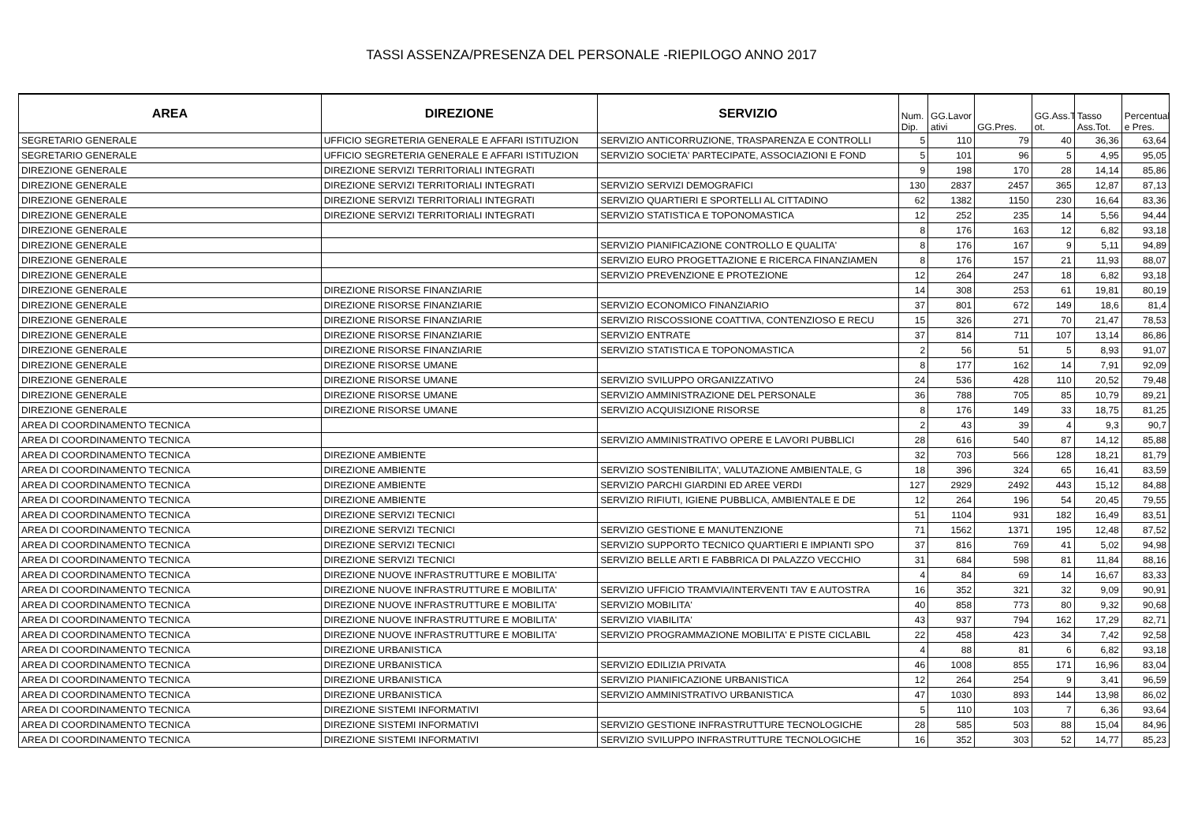TASSI ASSENZA/PRESENZA DEL PERSONALE -RIEPILOGO ANNO 2017
| AREA | DIREZIONE | SERVIZIO | Num. Dip. | GG.Lavor ativi | GG.Pres. | GG.Ass.T ot. | Tasso Ass.Tot. | Percentual e Pres. |
| --- | --- | --- | --- | --- | --- | --- | --- | --- |
| SEGRETARIO GENERALE | UFFICIO SEGRETERIA GENERALE E AFFARI ISTITUZION | SERVIZIO ANTICORRUZIONE, TRASPARENZA E CONTROLLI | 5 | 110 | 79 | 40 | 36,36 | 63,64 |
| SEGRETARIO GENERALE | UFFICIO SEGRETERIA GENERALE E AFFARI ISTITUZION | SERVIZIO SOCIETA' PARTECIPATE, ASSOCIAZIONI E FOND | 5 | 101 | 96 | 5 | 4,95 | 95,05 |
| DIREZIONE GENERALE | DIREZIONE SERVIZI TERRITORIALI INTEGRATI | | 9 | 198 | 170 | 28 | 14,14 | 85,86 |
| DIREZIONE GENERALE | DIREZIONE SERVIZI TERRITORIALI INTEGRATI | SERVIZIO SERVIZI DEMOGRAFICI | 130 | 2837 | 2457 | 365 | 12,87 | 87,13 |
| DIREZIONE GENERALE | DIREZIONE SERVIZI TERRITORIALI INTEGRATI | SERVIZIO QUARTIERI E SPORTELLI AL CITTADINO | 62 | 1382 | 1150 | 230 | 16,64 | 83,36 |
| DIREZIONE GENERALE | DIREZIONE SERVIZI TERRITORIALI INTEGRATI | SERVIZIO STATISTICA E TOPONOMASTICA | 12 | 252 | 235 | 14 | 5,56 | 94,44 |
| DIREZIONE GENERALE | | | 8 | 176 | 163 | 12 | 6,82 | 93,18 |
| DIREZIONE GENERALE | | SERVIZIO PIANIFICAZIONE CONTROLLO E QUALITA' | 8 | 176 | 167 | 9 | 5,11 | 94,89 |
| DIREZIONE GENERALE | | SERVIZIO EURO PROGETTAZIONE E RICERCA FINANZIAMEN | 8 | 176 | 157 | 21 | 11,93 | 88,07 |
| DIREZIONE GENERALE | | SERVIZIO PREVENZIONE E PROTEZIONE | 12 | 264 | 247 | 18 | 6,82 | 93,18 |
| DIREZIONE GENERALE | DIREZIONE RISORSE FINANZIARIE | | 14 | 308 | 253 | 61 | 19,81 | 80,19 |
| DIREZIONE GENERALE | DIREZIONE RISORSE FINANZIARIE | SERVIZIO ECONOMICO FINANZIARIO | 37 | 801 | 672 | 149 | 18,6 | 81,4 |
| DIREZIONE GENERALE | DIREZIONE RISORSE FINANZIARIE | SERVIZIO RISCOSSIONE COATTIVA, CONTENZIOSO E RECU | 15 | 326 | 271 | 70 | 21,47 | 78,53 |
| DIREZIONE GENERALE | DIREZIONE RISORSE FINANZIARIE | SERVIZIO ENTRATE | 37 | 814 | 711 | 107 | 13,14 | 86,86 |
| DIREZIONE GENERALE | DIREZIONE RISORSE FINANZIARIE | SERVIZIO STATISTICA E TOPONOMASTICA | 2 | 56 | 51 | 5 | 8,93 | 91,07 |
| DIREZIONE GENERALE | DIREZIONE RISORSE UMANE | | 8 | 177 | 162 | 14 | 7,91 | 92,09 |
| DIREZIONE GENERALE | DIREZIONE RISORSE UMANE | SERVIZIO SVILUPPO ORGANIZZATIVO | 24 | 536 | 428 | 110 | 20,52 | 79,48 |
| DIREZIONE GENERALE | DIREZIONE RISORSE UMANE | SERVIZIO AMMINISTRAZIONE DEL PERSONALE | 36 | 788 | 705 | 85 | 10,79 | 89,21 |
| DIREZIONE GENERALE | DIREZIONE RISORSE UMANE | SERVIZIO ACQUISIZIONE RISORSE | 8 | 176 | 149 | 33 | 18,75 | 81,25 |
| AREA DI COORDINAMENTO TECNICA | | | 2 | 43 | 39 | 4 | 9,3 | 90,7 |
| AREA DI COORDINAMENTO TECNICA | | SERVIZIO AMMINISTRATIVO OPERE E LAVORI PUBBLICI | 28 | 616 | 540 | 87 | 14,12 | 85,88 |
| AREA DI COORDINAMENTO TECNICA | DIREZIONE AMBIENTE | | 32 | 703 | 566 | 128 | 18,21 | 81,79 |
| AREA DI COORDINAMENTO TECNICA | DIREZIONE AMBIENTE | SERVIZIO SOSTENIBILITA', VALUTAZIONE AMBIENTALE, G | 18 | 396 | 324 | 65 | 16,41 | 83,59 |
| AREA DI COORDINAMENTO TECNICA | DIREZIONE AMBIENTE | SERVIZIO PARCHI GIARDINI ED AREE VERDI | 127 | 2929 | 2492 | 443 | 15,12 | 84,88 |
| AREA DI COORDINAMENTO TECNICA | DIREZIONE AMBIENTE | SERVIZIO RIFIUTI, IGIENE PUBBLICA, AMBIENTALE E DE | 12 | 264 | 196 | 54 | 20,45 | 79,55 |
| AREA DI COORDINAMENTO TECNICA | DIREZIONE SERVIZI TECNICI | | 51 | 1104 | 931 | 182 | 16,49 | 83,51 |
| AREA DI COORDINAMENTO TECNICA | DIREZIONE SERVIZI TECNICI | SERVIZIO GESTIONE E MANUTENZIONE | 71 | 1562 | 1371 | 195 | 12,48 | 87,52 |
| AREA DI COORDINAMENTO TECNICA | DIREZIONE SERVIZI TECNICI | SERVIZIO SUPPORTO TECNICO QUARTIERI E IMPIANTI SPO | 37 | 816 | 769 | 41 | 5,02 | 94,98 |
| AREA DI COORDINAMENTO TECNICA | DIREZIONE SERVIZI TECNICI | SERVIZIO BELLE ARTI E FABBRICA DI PALAZZO VECCHIO | 31 | 684 | 598 | 81 | 11,84 | 88,16 |
| AREA DI COORDINAMENTO TECNICA | DIREZIONE NUOVE INFRASTRUTTURE E MOBILITA' | | 4 | 84 | 69 | 14 | 16,67 | 83,33 |
| AREA DI COORDINAMENTO TECNICA | DIREZIONE NUOVE INFRASTRUTTURE E MOBILITA' | SERVIZIO UFFICIO TRAMVIA/INTERVENTI TAV E AUTOSTRA | 16 | 352 | 321 | 32 | 9,09 | 90,91 |
| AREA DI COORDINAMENTO TECNICA | DIREZIONE NUOVE INFRASTRUTTURE E MOBILITA' | SERVIZIO MOBILITA' | 40 | 858 | 773 | 80 | 9,32 | 90,68 |
| AREA DI COORDINAMENTO TECNICA | DIREZIONE NUOVE INFRASTRUTTURE E MOBILITA' | SERVIZIO VIABILITA' | 43 | 937 | 794 | 162 | 17,29 | 82,71 |
| AREA DI COORDINAMENTO TECNICA | DIREZIONE NUOVE INFRASTRUTTURE E MOBILITA' | SERVIZIO PROGRAMMAZIONE MOBILITA' E PISTE CICLABIL | 22 | 458 | 423 | 34 | 7,42 | 92,58 |
| AREA DI COORDINAMENTO TECNICA | DIREZIONE URBANISTICA | | 4 | 88 | 81 | 6 | 6,82 | 93,18 |
| AREA DI COORDINAMENTO TECNICA | DIREZIONE URBANISTICA | SERVIZIO EDILIZIA PRIVATA | 46 | 1008 | 855 | 171 | 16,96 | 83,04 |
| AREA DI COORDINAMENTO TECNICA | DIREZIONE URBANISTICA | SERVIZIO PIANIFICAZIONE URBANISTICA | 12 | 264 | 254 | 9 | 3,41 | 96,59 |
| AREA DI COORDINAMENTO TECNICA | DIREZIONE URBANISTICA | SERVIZIO AMMINISTRATIVO URBANISTICA | 47 | 1030 | 893 | 144 | 13,98 | 86,02 |
| AREA DI COORDINAMENTO TECNICA | DIREZIONE SISTEMI INFORMATIVI | | 5 | 110 | 103 | 7 | 6,36 | 93,64 |
| AREA DI COORDINAMENTO TECNICA | DIREZIONE SISTEMI INFORMATIVI | SERVIZIO GESTIONE INFRASTRUTTURE TECNOLOGICHE | 28 | 585 | 503 | 88 | 15,04 | 84,96 |
| AREA DI COORDINAMENTO TECNICA | DIREZIONE SISTEMI INFORMATIVI | SERVIZIO SVILUPPO INFRASTRUTTURE TECNOLOGICHE | 16 | 352 | 303 | 52 | 14,77 | 85,23 |